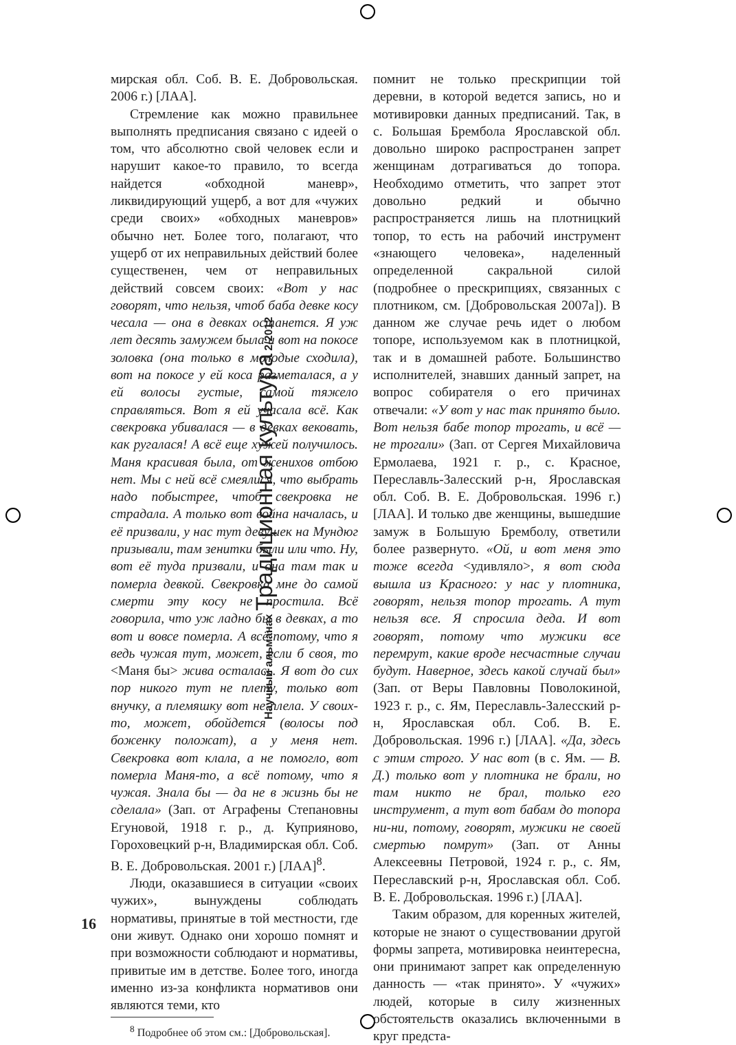Научный альманах Традиционная культура 2/2012
мирская обл. Соб. В. Е. Добровольская. 2006 г.) [ЛАА].
Стремление как можно правильнее выполнять предписания связано с идеей о том, что абсолютно свой человек если и нарушит какое-то правило, то всегда найдется «обходной маневр», ликвидирующий ущерб, а вот для «чужих среди своих» «обходных маневров» обычно нет. Более того, полагают, что ущерб от их неправильных действий более существенен, чем от неправильных действий совсем своих: «Вот у нас говорят, что нельзя, чтоб баба девке косу чесала — она в девках останется. Я уж лет десять замужем была и вот на покосе золовка (она только в молодые сходила), вот на покосе у ей коса разметалася, а у ей волосы густые, самой тяжело справляться. Вот я ей учасала всё. Как свекровка убивалася — в девках вековать, как ругалася! А всё еще хужей получилось. Маня красивая была, от женихов отбою нет. Мы с ней всё смеялися, что выбрать надо побыстрее, чтоб свекровка не страдала. А только вот война началась, и её призвали, у нас тут девушек на Мундюг призывали, там зенитки были или что. Ну, вот её туда призвали, и она там так и померла девкой. Свекровка мне до самой смерти эту косу не простила. Всё говорила, что уж ладно бы в девках, а то вот и вовсе померла. А всё потому, что я ведь чужая тут, может, если б своя, то <Маня бы> жива осталась. Я вот до сих пор никого тут не плету, только вот внучку, а племяшку вот не плела. У своих-то, может, обойдется (волосы под боженку положат), а у меня нет. Свекровка вот клала, а не помогло, вот померла Маня-то, а всё потому, что я чужая. Знала бы — да не в жизнь бы не сделала» (Зап. от Аграфены Степановны Егуновой, 1918 г. р., д. Куприяново, Гороховецкий р-н, Владимирская обл. Соб. В. Е. Добровольская. 2001 г.) [ЛАА]<sup>8</sup>.
Люди, оказавшиеся в ситуации «своих чужих», вынуждены соблюдать нормативы, принятые в той местности, где они живут. Однако они хорошо помнят и при возможности соблюдают и нормативы, привитые им в детстве. Более того, иногда именно из-за конфликта нормативов они являются теми, кто
<sup>8</sup> Подробнее об этом см.: [Добровольская].
помнит не только прескрипции той деревни, в которой ведется запись, но и мотивировки данных предписаний. Так, в с. Большая Брембола Ярославской обл. довольно широко распространен запрет женщинам дотрагиваться до топора. Необходимо отметить, что запрет этот довольно редкий и обычно распространяется лишь на плотницкий топор, то есть на рабочий инструмент «знающего человека», наделенный определенной сакральной силой (подробнее о прескрипциях, связанных с плотником, см. [Добровольская 2007а]). В данном же случае речь идет о любом топоре, используемом как в плотницкой, так и в домашней работе. Большинство исполнителей, знавших данный запрет, на вопрос собирателя о его причинах отвечали: «У вот у нас так принято было. Вот нельзя бабе топор трогать, и всё — не трогали» (Зап. от Сергея Михайловича Ермолаева, 1921 г. р., с. Красное, Переславль-Залесский р-н, Ярославская обл. Соб. В. Е. Добровольская. 1996 г.) [ЛАА]. И только две женщины, вышедшие замуж в Большую Бремболу, ответили более развернуто. «Ой, и вот меня это тоже всегда <удивляло>, я вот сюда вышла из Красного: у нас у плотника, говорят, нельзя топор трогать. А тут нельзя все. Я спросила деда. И вот говорят, потому что мужики все перемрут, какие вроде несчастные случаи будут. Наверное, здесь какой случай был» (Зап. от Веры Павловны Поволокиной, 1923 г. р., с. Ям, Переславль-Залесский р-н, Ярославская обл. Соб. В. Е. Добровольская. 1996 г.) [ЛАА]. «Да, здесь с этим строго. У нас вот (в с. Ям. — В. Д.) только вот у плотника не брали, но там никто не брал, только его инструмент, а тут вот бабам до топора ни-ни, потому, говорят, мужики не своей смертью помрут» (Зап. от Анны Алексеевны Петровой, 1924 г. р., с. Ям, Переславский р-н, Ярославская обл. Соб. В. Е. Добровольская. 1996 г.) [ЛАА].
Таким образом, для коренных жителей, которые не знают о существовании другой формы запрета, мотивировка неинтересна, они принимают запрет как определенную данность — «так принято». У «чужих» людей, которые в силу жизненных обстоятельств оказались включенными в круг предста-
16